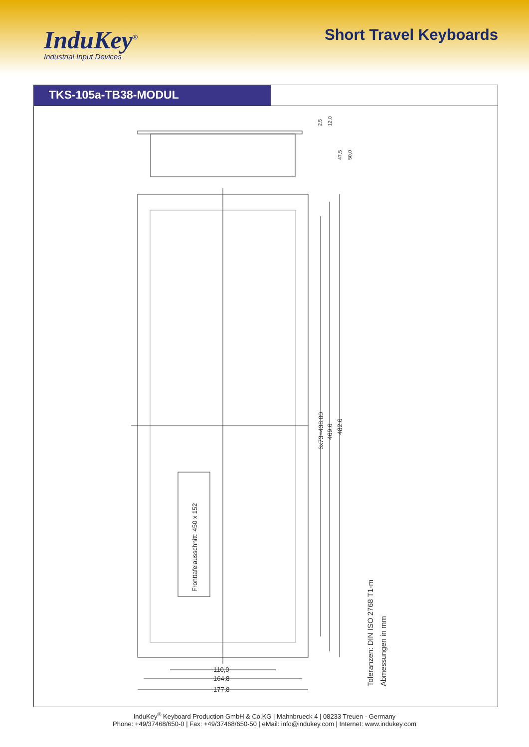InduKey<sup>®</sup>
Industrial Input Devices
Short Travel Keyboards
TKS-105a-TB38-MODUL
Fronttafelausschnitt: 450 x 152
6x73=438,00
469,6
482,6
Toleranzen: DIN ISO 2768 T1-m
Abmessungen in mm
110,0
164,8
177,8
2,5
12,0
47,5
50,0
InduKey<sup>®</sup> Keyboard Production GmbH & Co.KG | Mahnbrueck 4 | 08233 Treuen - Germany
Phone: +49/37468/650-0 | Fax: +49/37468/650-50 | eMail: info@indukey.com | Internet: www.indukey.com